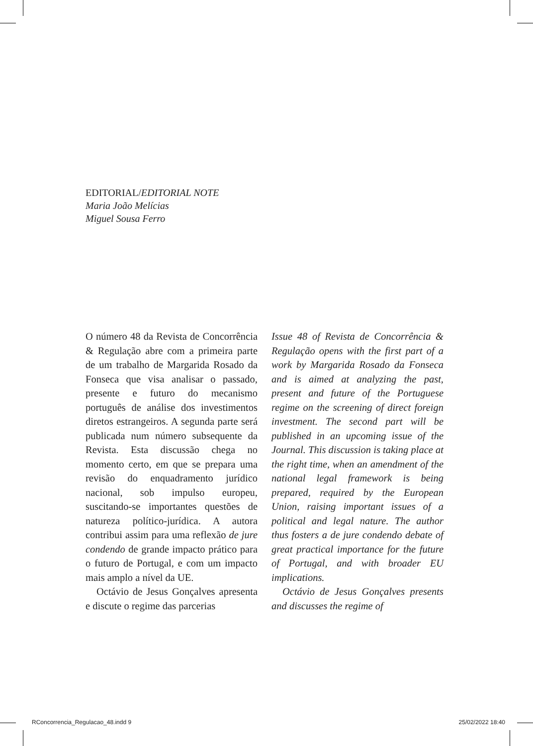EDITORIAL/EDITORIAL NOTE
Maria João Melícias
Miguel Sousa Ferro
O número 48 da Revista de Concorrência & Regulação abre com a primeira parte de um trabalho de Margarida Rosado da Fonseca que visa analisar o passado, presente e futuro do mecanismo português de análise dos investimentos diretos estrangeiros. A segunda parte será publicada num número subsequente da Revista. Esta discussão chega no momento certo, em que se prepara uma revisão do enquadramento jurídico nacional, sob impulso europeu, suscitando-se importantes questões de natureza político-jurídica. A autora contribui assim para uma reflexão de jure condendo de grande impacto prático para o futuro de Portugal, e com um impacto mais amplo a nível da UE.
Octávio de Jesus Gonçalves apresenta e discute o regime das parcerias
Issue 48 of Revista de Concorrência & Regulação opens with the first part of a work by Margarida Rosado da Fonseca and is aimed at analyzing the past, present and future of the Portuguese regime on the screening of direct foreign investment. The second part will be published in an upcoming issue of the Journal. This discussion is taking place at the right time, when an amendment of the national legal framework is being prepared, required by the European Union, raising important issues of a political and legal nature. The author thus fosters a de jure condendo debate of great practical importance for the future of Portugal, and with broader EU implications.
Octávio de Jesus Gonçalves presents and discusses the regime of
RConcorrencia_Regulacao_48.indd 9 25/02/2022 18:40